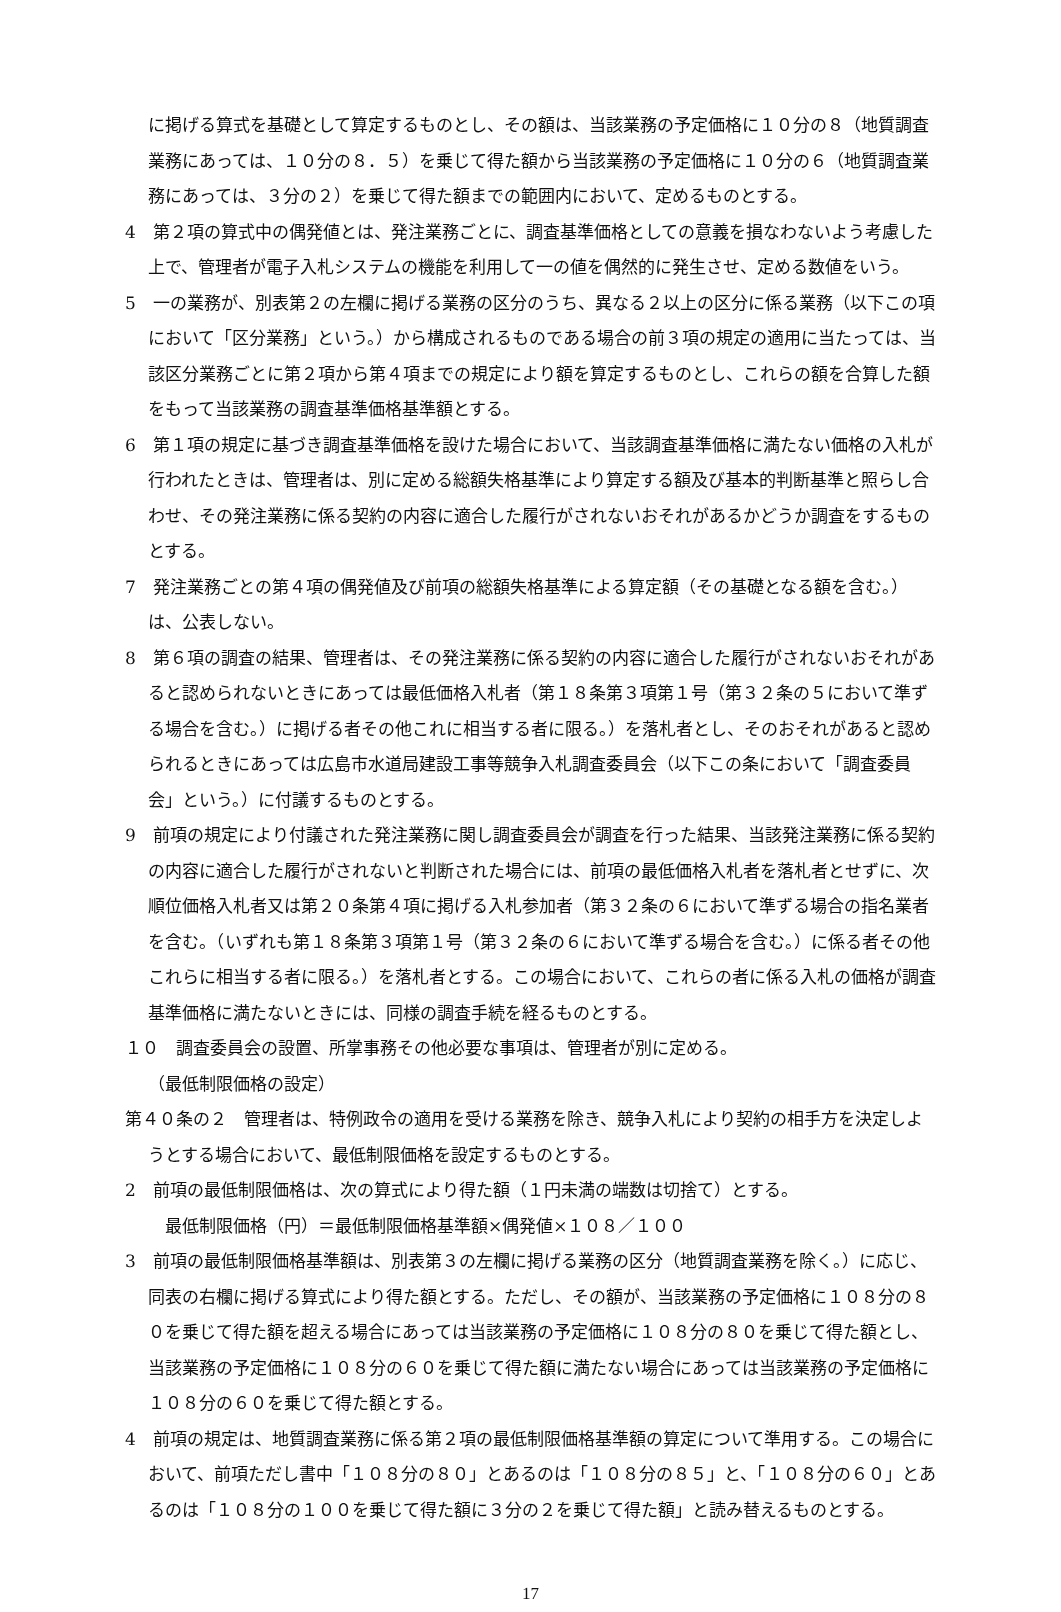に掲げる算式を基礎として算定するものとし、その額は、当該業務の予定価格に１０分の８（地質調査業務にあっては、１０分の８．５）を乗じて得た額から当該業務の予定価格に１０分の６（地質調査業務にあっては、３分の２）を乗じて得た額までの範囲内において、定めるものとする。
4　第２項の算式中の偶発値とは、発注業務ごとに、調査基準価格としての意義を損なわないよう考慮した上で、管理者が電子入札システムの機能を利用して一の値を偶然的に発生させ、定める数値をいう。
5　一の業務が、別表第２の左欄に掲げる業務の区分のうち、異なる２以上の区分に係る業務（以下この項において「区分業務」という。）から構成されるものである場合の前３項の規定の適用に当たっては、当該区分業務ごとに第２項から第４項までの規定により額を算定するものとし、これらの額を合算した額をもって当該業務の調査基準価格基準額とする。
6　第１項の規定に基づき調査基準価格を設けた場合において、当該調査基準価格に満たない価格の入札が行われたときは、管理者は、別に定める総額失格基準により算定する額及び基本的判断基準と照らし合わせ、その発注業務に係る契約の内容に適合した履行がされないおそれがあるかどうか調査をするものとする。
7　発注業務ごとの第４項の偶発値及び前項の総額失格基準による算定額（その基礎となる額を含む。）は、公表しない。
8　第６項の調査の結果、管理者は、その発注業務に係る契約の内容に適合した履行がされないおそれがあると認められないときにあっては最低価格入札者（第１８条第３項第１号（第３２条の５において準ずる場合を含む。）に掲げる者その他これに相当する者に限る。）を落札者とし、そのおそれがあると認められるときにあっては広島市水道局建設工事等競争入札調査委員会（以下この条において「調査委員会」という。）に付議するものとする。
9　前項の規定により付議された発注業務に関し調査委員会が調査を行った結果、当該発注業務に係る契約の内容に適合した履行がされないと判断された場合には、前項の最低価格入札者を落札者とせずに、次順位価格入札者又は第２０条第４項に掲げる入札参加者（第３２条の６において準ずる場合の指名業者を含む。（いずれも第１８条第３項第１号（第３２条の６において準ずる場合を含む。）に係る者その他これらに相当する者に限る。）を落札者とする。この場合において、これらの者に係る入札の価格が調査基準価格に満たないときには、同様の調査手続を経るものとする。
１０　調査委員会の設置、所掌事務その他必要な事項は、管理者が別に定める。
（最低制限価格の設定）
第４０条の２　管理者は、特例政令の適用を受ける業務を除き、競争入札により契約の相手方を決定しようとする場合において、最低制限価格を設定するものとする。
2　前項の最低制限価格は、次の算式により得た額（１円未満の端数は切捨て）とする。
最低制限価格（円）＝最低制限価格基準額×偶発値×１０８／１００
3　前項の最低制限価格基準額は、別表第３の左欄に掲げる業務の区分（地質調査業務を除く。）に応じ、同表の右欄に掲げる算式により得た額とする。ただし、その額が、当該業務の予定価格に１０８分の８０を乗じて得た額を超える場合にあっては当該業務の予定価格に１０８分の８０を乗じて得た額とし、当該業務の予定価格に１０８分の６０を乗じて得た額に満たない場合にあっては当該業務の予定価格に１０８分の６０を乗じて得た額とする。
4　前項の規定は、地質調査業務に係る第２項の最低制限価格基準額の算定について準用する。この場合において、前項ただし書中「１０８分の８０」とあるのは「１０８分の８５」と、「１０８分の６０」とあるのは「１０８分の１００を乗じて得た額に３分の２を乗じて得た額」と読み替えるものとする。
17